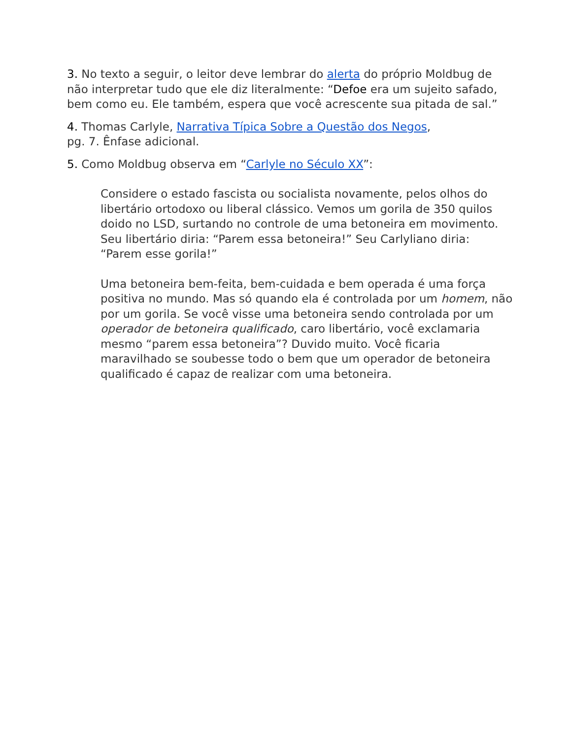3. No texto a seguir, o leitor deve lembrar do alerta do próprio Moldbug de não interpretar tudo que ele diz literalmente: “Defoe era um sujeito safado, bem como eu. Ele também, espera que você acrescente sua pitada de sal.”
4. Thomas Carlyle, Narrativa Típica Sobre a Questão dos Negos,
pg. 7. Ênfase adicional.
5. Como Moldbug observa em “Carlyle no Século XX”:
Considere o estado fascista ou socialista novamente, pelos olhos do libertário ortodoxo ou liberal clássico. Vemos um gorila de 350 quilos doido no LSD, surtando no controle de uma betoneira em movimento. Seu libertário diria: “Parem essa betoneira!” Seu Carlyliano diria: “Parem esse gorila!”
Uma betoneira bem-feita, bem-cuidada e bem operada é uma força positiva no mundo. Mas só quando ela é controlada por um homem, não por um gorila. Se você visse uma betoneira sendo controlada por um operador de betoneira qualificado, caro libertário, você exclamaria mesmo “parem essa betoneira”? Duvido muito. Você ficaria maravilhado se soubesse todo o bem que um operador de betoneira qualificado é capaz de realizar com uma betoneira.